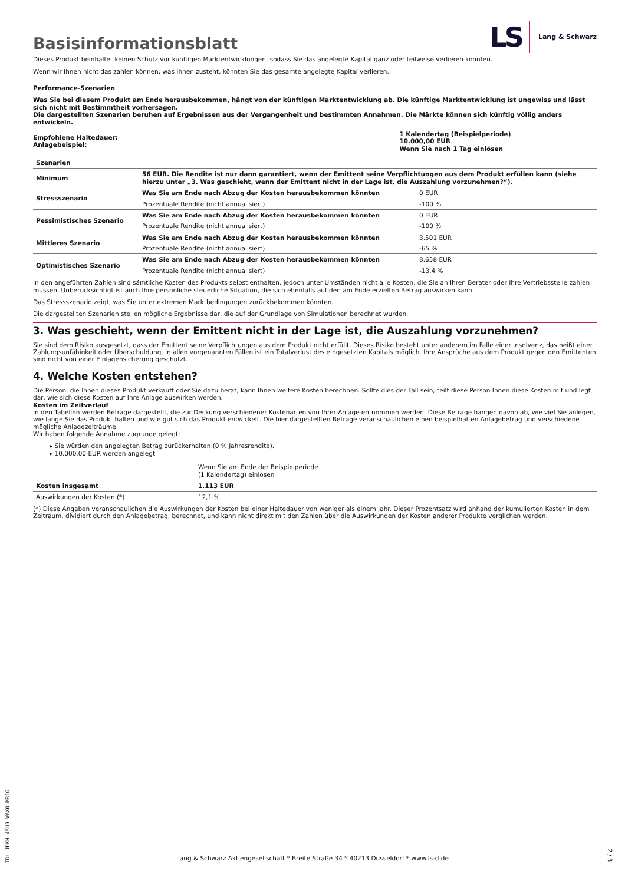Basisinformationsblatt
LS Lang & Schwarz
Dieses Produkt beinhaltet keinen Schutz vor künftigen Marktentwicklungen, sodass Sie das angelegte Kapital ganz oder teilweise verlieren könnten.
Wenn wir Ihnen nicht das zahlen können, was Ihnen zusteht, könnten Sie das gesamte angelegte Kapital verlieren.
Performance-Szenarien
Was Sie bei diesem Produkt am Ende herausbekommen, hängt von der künftigen Marktentwicklung ab. Die künftige Marktentwicklung ist ungewiss und lässt sich nicht mit Bestimmtheit vorhersagen.
Die dargestellten Szenarien beruhen auf Ergebnissen aus der Vergangenheit und bestimmten Annahmen. Die Märkte können sich künftig völlig anders entwickeln.
| Empfohlene Haltedauer: Anlagebeispiel: | 1 Kalendertag (Beispielperiode) 10.000,00 EUR Wenn Sie nach 1 Tag einlösen |
| Szenarien | | |
| --- | --- | --- |
| Minimum | 56 EUR. Die Rendite ist nur dann garantiert, wenn der Emittent seine Verpflichtungen aus dem Produkt erfüllen kann (siehe hierzu unter „3. Was geschieht, wenn der Emittent nicht in der Lage ist, die Auszahlung vorzunehmen?“). | |
| Stressszenario | Was Sie am Ende nach Abzug der Kosten herausbekommen könnten | 0 EUR |
| | Prozentuale Rendite (nicht annualisiert) | -100 % |
| Pessimistisches Szenario | Was Sie am Ende nach Abzug der Kosten herausbekommen könnten | 0 EUR |
| | Prozentuale Rendite (nicht annualisiert) | -100 % |
| Mittleres Szenario | Was Sie am Ende nach Abzug der Kosten herausbekommen könnten | 3.501 EUR |
| | Prozentuale Rendite (nicht annualisiert) | -65 % |
| Optimistisches Szenario | Was Sie am Ende nach Abzug der Kosten herausbekommen könnten | 8.658 EUR |
| | Prozentuale Rendite (nicht annualisiert) | -13,4 % |
In den angeführten Zahlen sind sämtliche Kosten des Produkts selbst enthalten, jedoch unter Umständen nicht alle Kosten, die Sie an Ihren Berater oder Ihre Vertriebsstelle zahlen müssen. Unberücksichtigt ist auch Ihre persönliche steuerliche Situation, die sich ebenfalls auf den am Ende erzielten Betrag auswirken kann.
Das Stressszenario zeigt, was Sie unter extremen Marktbedingungen zurückbekommen könnten.
Die dargestellten Szenarien stellen mögliche Ergebnisse dar, die auf der Grundlage von Simulationen berechnet wurden.
3. Was geschieht, wenn der Emittent nicht in der Lage ist, die Auszahlung vorzunehmen?
Sie sind dem Risiko ausgesetzt, dass der Emittent seine Verpflichtungen aus dem Produkt nicht erfüllt. Dieses Risiko besteht unter anderem im Falle einer Insolvenz, das heißt einer Zahlungsunfähigkeit oder Überschuldung. In allen vorgenannten Fällen ist ein Totalverlust des eingesetzten Kapitals möglich. Ihre Ansprüche aus dem Produkt gegen den Emittenten sind nicht von einer Einlagensicherung geschützt.
4. Welche Kosten entstehen?
Die Person, die Ihnen dieses Produkt verkauft oder Sie dazu berät, kann Ihnen weitere Kosten berechnen. Sollte dies der Fall sein, teilt diese Person Ihnen diese Kosten mit und legt dar, wie sich diese Kosten auf Ihre Anlage auswirken werden.
Kosten im Zeitverlauf
In den Tabellen werden Beträge dargestellt, die zur Deckung verschiedener Kostenarten von Ihrer Anlage entnommen werden. Diese Beträge hängen davon ab, wie viel Sie anlegen, wie lange Sie das Produkt halten und wie gut sich das Produkt entwickelt. Die hier dargestellten Beträge veranschaulichen einen beispielhaften Anlagebetrag und verschiedene mögliche Anlagezeiträume.
Wir haben folgende Annahme zugrunde gelegt:
▸ Sie würden den angelegten Betrag zurückerhalten (0 % Jahresrendite).
▸ 10.000,00 EUR werden angelegt
| | Wenn Sie am Ende der Beispielperiode (1 Kalendertag) einlösen |
| Kosten insgesamt | 1.113 EUR |
| Auswirkungen der Kosten (*) | 12,1 % |
(*) Diese Angaben veranschaulichen die Auswirkungen der Kosten bei einer Haltedauer von weniger als einem Jahr. Dieser Prozentsatz wird anhand der kumulierten Kosten in dem Zeitraum, dividiert durch den Anlagebetrag, berechnet, und kann nicht direkt mit den Zahlen über die Auswirkungen der Kosten anderer Produkte verglichen werden.
ID: JDKH.45U9.W6X0.MR1G
Lang & Schwarz Aktiengesellschaft * Breite Straße 34 * 40213 Düsseldorf * www.ls-d.de
2 / 3